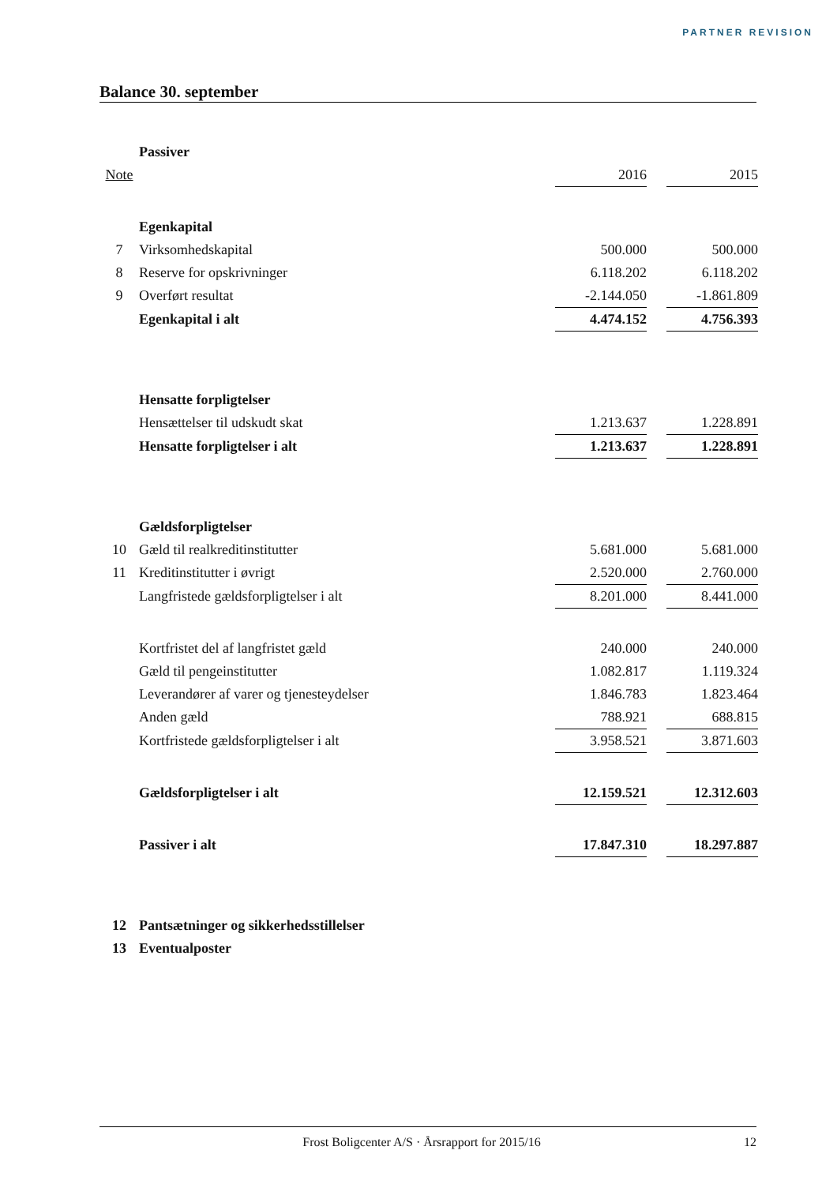PARTNER REVISION
Balance 30. september
| | Passiver | | | |
| Note | | 2016 | | 2015 |
| | Egenkapital | | | |
| 7 | Virksomhedskapital | 500.000 | | 500.000 |
| 8 | Reserve for opskrivninger | 6.118.202 | | 6.118.202 |
| 9 | Overført resultat | -2.144.050 | | -1.861.809 |
| | Egenkapital i alt | 4.474.152 | | 4.756.393 |
| | Hensatte forpligtelser | | | |
| | Hensættelser til udskudt skat | 1.213.637 | | 1.228.891 |
| | Hensatte forpligtelser i alt | 1.213.637 | | 1.228.891 |
| | Gældsforpligtelser | | | |
| 10 | Gæld til realkreditinstitutter | 5.681.000 | | 5.681.000 |
| 11 | Kreditinstitutter i øvrigt | 2.520.000 | | 2.760.000 |
| | Langfristede gældsforpligtelser i alt | 8.201.000 | | 8.441.000 |
| | Kortfristet del af langfristet gæld | 240.000 | | 240.000 |
| | Gæld til pengeinstitutter | 1.082.817 | | 1.119.324 |
| | Leverandører af varer og tjenesteydelser | 1.846.783 | | 1.823.464 |
| | Anden gæld | 788.921 | | 688.815 |
| | Kortfristede gældsforpligtelser i alt | 3.958.521 | | 3.871.603 |
| | Gældsforpligtelser i alt | 12.159.521 | | 12.312.603 |
| | Passiver i alt | 17.847.310 | | 18.297.887 |
| 12 | Pantsætninger og sikkerhedsstillelser | | | |
| 13 | Eventualposter | | | |
Frost Boligcenter A/S · Årsrapport for 2015/16 12